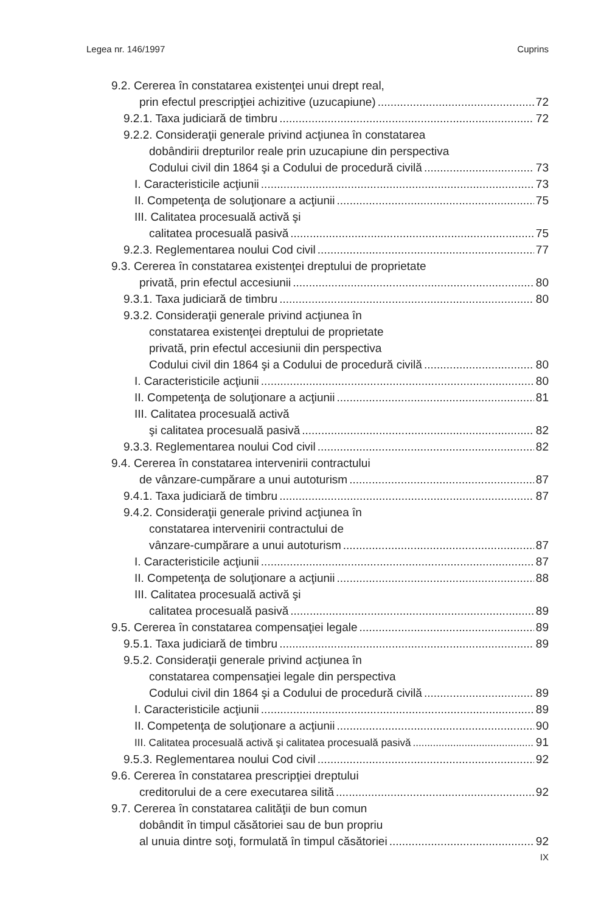Legea nr. 146/1997 Cuprins
9.2. Cererea în constatarea existenţei unui drept real,
prin efectul prescripţiei achizitive (uzucapiune) 72
9.2.1. Taxa judiciară de timbru 72
9.2.2. Consideraţii generale privind acţiunea în constatarea
dobândirii drepturilor reale prin uzucapiune din perspectiva
Codului civil din 1864 şi a Codului de procedură civilă 73
I. Caracteristicile acţiunii 73
II. Competenţa de soluţionare a acţiunii 75
III. Calitatea procesuală activă şi
calitatea procesuală pasivă 75
9.2.3. Reglementarea noului Cod civil 77
9.3. Cererea în constatarea existenţei dreptului de proprietate
privată, prin efectul accesiunii 80
9.3.1. Taxa judiciară de timbru 80
9.3.2. Consideraţii generale privind acţiunea în
constatarea existenţei dreptului de proprietate
privată, prin efectul accesiunii din perspectiva
Codului civil din 1864 şi a Codului de procedură civilă 80
I. Caracteristicile acţiunii 80
II. Competenţa de soluţionare a acţiunii 81
III. Calitatea procesuală activă
şi calitatea procesuală pasivă 82
9.3.3. Reglementarea noului Cod civil 82
9.4. Cererea în constatarea intervenirii contractului
de vânzare-cumpărare a unui autoturism 87
9.4.1. Taxa judiciară de timbru 87
9.4.2. Consideraţii generale privind acţiunea în
constatarea intervenirii contractului de
vânzare-cumpărare a unui autoturism 87
I. Caracteristicile acţiunii 87
II. Competenţa de soluţionare a acţiunii 88
III. Calitatea procesuală activă şi
calitatea procesuală pasivă 89
9.5. Cererea în constatarea compensaţiei legale 89
9.5.1. Taxa judiciară de timbru 89
9.5.2. Consideraţii generale privind acţiunea în
constatarea compensaţiei legale din perspectiva
Codului civil din 1864 şi a Codului de procedură civilă 89
I. Caracteristicile acţiunii 89
II. Competenţa de soluţionare a acţiunii 90
III. Calitatea procesuală activă şi calitatea procesuală pasivă 91
9.5.3. Reglementarea noului Cod civil 92
9.6. Cererea în constatarea prescripţiei dreptului
creditorului de a cere executarea silită 92
9.7. Cererea în constatarea calităţii de bun comun
dobândit în timpul căsătoriei sau de bun propriu
al unuia dintre soţi, formulată în timpul căsătoriei 92
IX